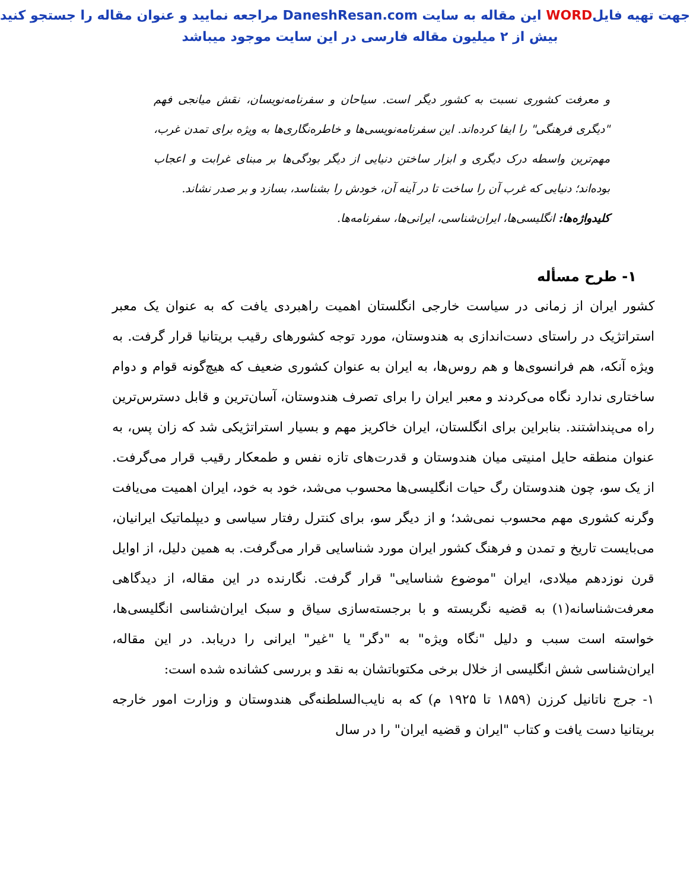جهت تهیه فایلWORD این مقاله به سایت DaneshResan.com مراجعه نمایید و عنوان مقاله را جستجو کنید
بیش از ۲ میلیون مقاله فارسی در این سایت موجود میباشد
و معرفت کشوری نسبت به کشور دیگر است. سیاحان و سفرنامه‌نویسان، نقش میانجی فهم "دیگری فرهنگی" را ایفا کرده‌اند. این سفرنامه‌نویسی‌ها و خاطره‌نگاری‌ها به ویژه برای تمدن غرب، مهم‌ترین واسطه درک دیگری و ابزار ساختن دنیایی از دیگر بودگی‌ها بر مبنای غرابت و اعجاب بوده‌اند؛ دنیایی که غرب آن را ساخت تا در آینه آن، خودش را بشناسد، بسازد و بر صدر نشاند.
کلیدواژه‌ها: انگلیسی‌ها، ایران‌شناسی، ایرانی‌ها، سفرنامه‌ها.
۱- طرح مسأله
کشور ایران از زمانی در سیاست خارجی انگلستان اهمیت راهبردی یافت که به عنوان یک معبر استراتژیک در راستای دست‌اندازی به هندوستان، مورد توجه کشورهای رقیب بریتانیا قرار گرفت. به ویژه آنکه، هم فرانسوی‌ها و هم روس‌ها، به ایران به عنوان کشوری ضعیف که هیچ‌گونه قوام و دوام ساختاری ندارد نگاه می‌کردند و معبر ایران را برای تصرف هندوستان، آسان‌ترین و قابل دسترس‌ترین راه می‌پنداشتند. بنابراین برای انگلستان، ایران خاکریز مهم و بسیار استراتژیکی شد که زان پس، به عنوان منطقه حایل امنیتی میان هندوستان و قدرت‌های تازه نفس و طمعکار رقیب قرار می‌گرفت. از یک سو، چون هندوستان رگ حیات انگلیسی‌ها محسوب می‌شد، خود به خود، ایران اهمیت می‌یافت وگرنه کشوری مهم محسوب نمی‌شد؛ و از دیگر سو، برای کنترل رفتار سیاسی و دیپلماتیک ایرانیان، می‌بایست تاریخ و تمدن و فرهنگ کشور ایران مورد شناسایی قرار می‌گرفت. به همین دلیل، از اوایل قرن نوزدهم میلادی، ایران "موضوع شناسایی" قرار گرفت. نگارنده در این مقاله، از دیدگاهی معرفت‌شناسانه(۱) به قضیه نگریسته و با برجسته‌سازی سیاق و سبک ایران‌شناسی انگلیسی‌ها، خواسته است سبب و دلیل "نگاه ویژه" به "دگر" یا "غیر" ایرانی را دریابد. در این مقاله، ایران‌شناسی شش انگلیسی از خلال برخی مکتوباتشان به نقد و بررسی کشانده شده است:
۱- جرج ناتانیل کرزن (۱۸۵۹ تا ۱۹۲۵ م) که به نایب‌السلطنه‌گی هندوستان و وزارت امور خارجه بریتانیا دست یافت و کتاب "ایران و قضیه ایران" را در سال